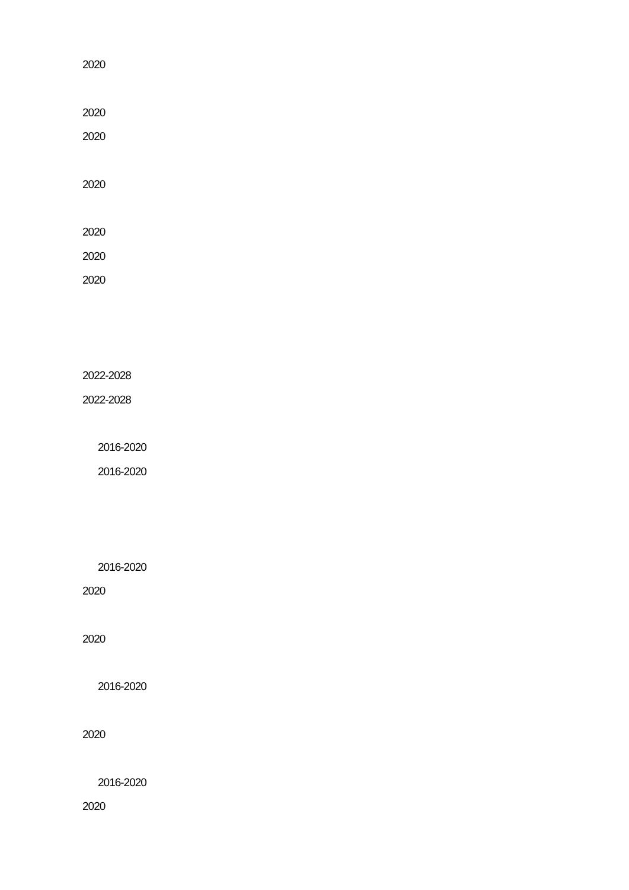2020
2020
2020
2020
2020
2020
2020
2022-2028
2022-2028
2016-2020
2016-2020
2016-2020
2020
2020
2016-2020
2020
2016-2020
2020